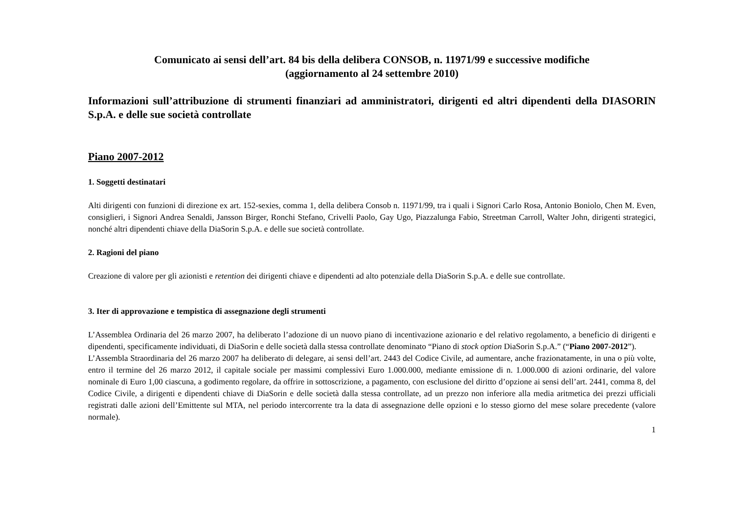Comunicato ai sensi dell’art. 84 bis della delibera CONSOB, n. 11971/99 e successive modifiche
(aggiornamento al 24 settembre 2010)
Informazioni sull’attribuzione di strumenti finanziari ad amministratori, dirigenti ed altri dipendenti della DIASORIN S.p.A. e delle sue società controllate
Piano 2007-2012
1. Soggetti destinatari
Alti dirigenti con funzioni di direzione ex art. 152-sexies, comma 1, della delibera Consob n. 11971/99, tra i quali i Signori Carlo Rosa, Antonio Boniolo, Chen M. Even, consiglieri, i Signori Andrea Senaldi, Jansson Birger, Ronchi Stefano, Crivelli Paolo, Gay Ugo, Piazzalunga Fabio, Streetman Carroll, Walter John, dirigenti strategici, nonché altri dipendenti chiave della DiaSorin S.p.A. e delle sue società controllate.
2. Ragioni del piano
Creazione di valore per gli azionisti e retention dei dirigenti chiave e dipendenti ad alto potenziale della DiaSorin S.p.A. e delle sue controllate.
3. Iter di approvazione e tempistica di assegnazione degli strumenti
L’Assemblea Ordinaria del 26 marzo 2007, ha deliberato l’adozione di un nuovo piano di incentivazione azionario e del relativo regolamento, a beneficio di dirigenti e dipendenti, specificamente individuati, di DiaSorin e delle società dalla stessa controllate denominato “Piano di stock option DiaSorin S.p.A.” (“Piano 2007-2012”).
L’Assembla Straordinaria del 26 marzo 2007 ha deliberato di delegare, ai sensi dell’art. 2443 del Codice Civile, ad aumentare, anche frazionatamente, in una o più volte, entro il termine del 26 marzo 2012, il capitale sociale per massimi complessivi Euro 1.000.000, mediante emissione di n. 1.000.000 di azioni ordinarie, del valore nominale di Euro 1,00 ciascuna, a godimento regolare, da offrire in sottoscrizione, a pagamento, con esclusione del diritto d’opzione ai sensi dell’art. 2441, comma 8, del Codice Civile, a dirigenti e dipendenti chiave di DiaSorin e delle società dalla stessa controllate, ad un prezzo non inferiore alla media aritmetica dei prezzi ufficiali registrati dalle azioni dell’Emittente sul MTA, nel periodo intercorrente tra la data di assegnazione delle opzioni e lo stesso giorno del mese solare precedente (valore normale).
1